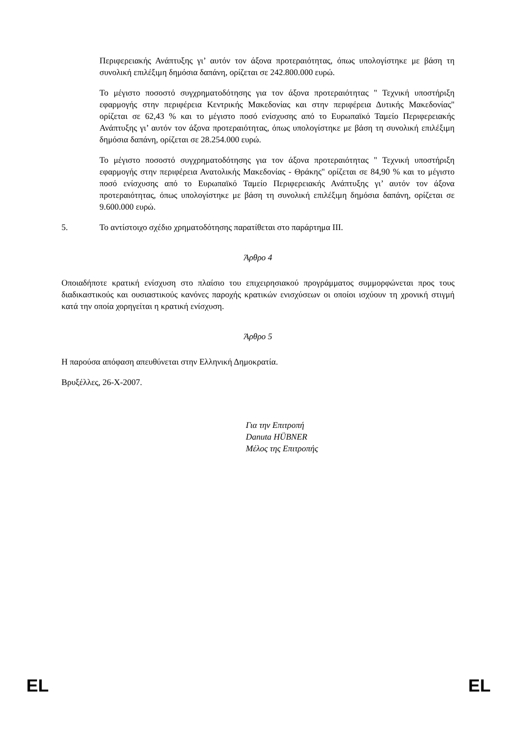Περιφερειακής Ανάπτυξης γι’ αυτόν τον άξονα προτεραιότητας, όπως υπολογίστηκε με βάση τη συνολική επιλέξιμη δημόσια δαπάνη, ορίζεται σε 242.800.000 ευρώ.
Το μέγιστο ποσοστό συγχρηματοδότησης για τον άξονα προτεραιότητας " Τεχνική υποστήριξη εφαρμογής στην περιφέρεια Κεντρικής Μακεδονίας και στην περιφέρεια Δυτικής Μακεδονίας" ορίζεται σε 62,43 % και το μέγιστο ποσό ενίσχυσης από το Ευρωπαϊκό Ταμείο Περιφερειακής Ανάπτυξης γι’ αυτόν τον άξονα προτεραιότητας, όπως υπολογίστηκε με βάση τη συνολική επιλέξιμη δημόσια δαπάνη, ορίζεται σε 28.254.000 ευρώ.
Το μέγιστο ποσοστό συγχρηματοδότησης για τον άξονα προτεραιότητας " Τεχνική υποστήριξη εφαρμογής στην περιφέρεια Ανατολικής Μακεδονίας - Θράκης" ορίζεται σε 84,90 % και το μέγιστο ποσό ενίσχυσης από το Ευρωπαϊκό Ταμείο Περιφερειακής Ανάπτυξης γι’ αυτόν τον άξονα προτεραιότητας, όπως υπολογίστηκε με βάση τη συνολική επιλέξιμη δημόσια δαπάνη, ορίζεται σε 9.600.000 ευρώ.
5. Το αντίστοιχο σχέδιο χρηματοδότησης παρατίθεται στο παράρτημα III.
Άρθρο 4
Οποιαδήποτε κρατική ενίσχυση στο πλαίσιο του επιχειρησιακού προγράμματος συμμορφώνεται προς τους διαδικαστικούς και ουσιαστικούς κανόνες παροχής κρατικών ενισχύσεων οι οποίοι ισχύουν τη χρονική στιγμή κατά την οποία χορηγείται η κρατική ενίσχυση.
Άρθρο 5
Η παρούσα απόφαση απευθύνεται στην Ελληνική Δημοκρατία.
Βρυξέλλες, 26-X-2007.
Για την Επιτροπή
Danuta HÜBNER
Μέλος της Επιτροπής
EL EL